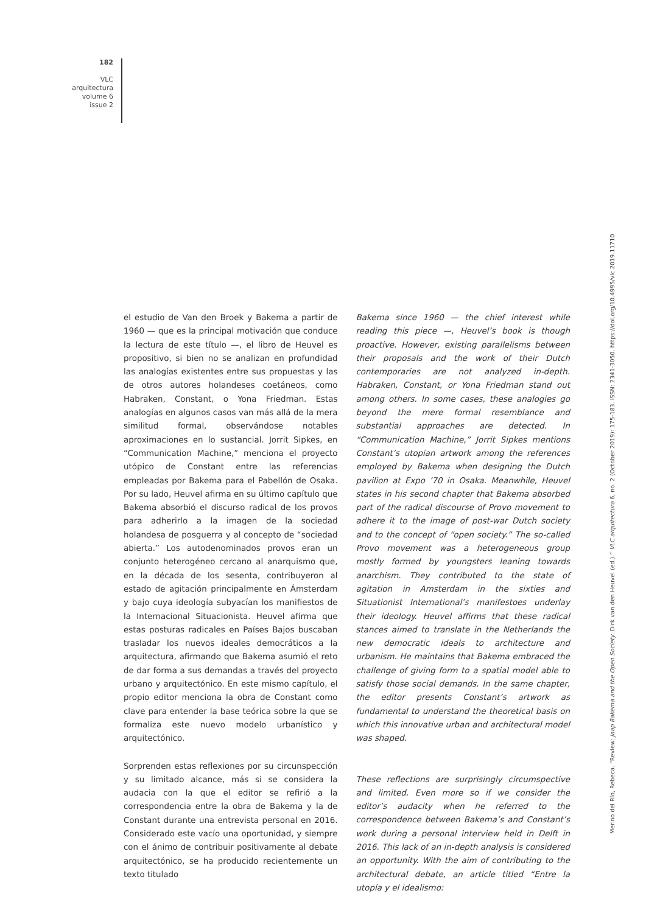182
VLC
arquitectura
volume 6
issue 2
el estudio de Van den Broek y Bakema a partir de 1960 — que es la principal motivación que conduce la lectura de este título —, el libro de Heuvel es propositivo, si bien no se analizan en profundidad las analogías existentes entre sus propuestas y las de otros autores holandeses coetáneos, como Habraken, Constant, o Yona Friedman. Estas analogías en algunos casos van más allá de la mera similitud formal, observándose notables aproximaciones en lo sustancial. Jorrit Sipkes, en “Communication Machine,” menciona el proyecto utópico de Constant entre las referencias empleadas por Bakema para el Pabellón de Osaka. Por su lado, Heuvel afirma en su último capítulo que Bakema absorbió el discurso radical de los provos para adherirlo a la imagen de la sociedad holandesa de posguerra y al concepto de “sociedad abierta.” Los autodenominados provos eran un conjunto heterogéneo cercano al anarquismo que, en la década de los sesenta, contribuyeron al estado de agitación principalmente en Ámsterdam y bajo cuya ideología subyacían los manifiestos de la Internacional Situacionista. Heuvel afirma que estas posturas radicales en Países Bajos buscaban trasladar los nuevos ideales democráticos a la arquitectura, afirmando que Bakema asumió el reto de dar forma a sus demandas a través del proyecto urbano y arquitectónico. En este mismo capítulo, el propio editor menciona la obra de Constant como clave para entender la base teórica sobre la que se formaliza este nuevo modelo urbanístico y arquitectónico.
Sorprenden estas reflexiones por su circunspección y su limitado alcance, más si se considera la audacia con la que el editor se refirió a la correspondencia entre la obra de Bakema y la de Constant durante una entrevista personal en 2016. Considerado este vacío una oportunidad, y siempre con el ánimo de contribuir positivamente al debate arquitectónico, se ha producido recientemente un texto titulado
Bakema since 1960 — the chief interest while reading this piece —, Heuvel’s book is though proactive. However, existing parallelisms between their proposals and the work of their Dutch contemporaries are not analyzed in-depth. Habraken, Constant, or Yona Friedman stand out among others. In some cases, these analogies go beyond the mere formal resemblance and substantial approaches are detected. In “Communication Machine,” Jorrit Sipkes mentions Constant’s utopian artwork among the references employed by Bakema when designing the Dutch pavilion at Expo ’70 in Osaka. Meanwhile, Heuvel states in his second chapter that Bakema absorbed part of the radical discourse of Provo movement to adhere it to the image of post-war Dutch society and to the concept of “open society.” The so-called Provo movement was a heterogeneous group mostly formed by youngsters leaning towards anarchism. They contributed to the state of agitation in Amsterdam in the sixties and Situationist International’s manifestoes underlay their ideology. Heuvel affirms that these radical stances aimed to translate in the Netherlands the new democratic ideals to architecture and urbanism. He maintains that Bakema embraced the challenge of giving form to a spatial model able to satisfy those social demands. In the same chapter, the editor presents Constant’s artwork as fundamental to understand the theoretical basis on which this innovative urban and architectural model was shaped.
These reflections are surprisingly circumspective and limited. Even more so if we consider the editor’s audacity when he referred to the correspondence between Bakema’s and Constant’s work during a personal interview held in Delft in 2016. This lack of an in-depth analysis is considered an opportunity. With the aim of contributing to the architectural debate, an article titled “Entre la utopía y el idealismo:
Merino del Río, Rebeca. “Review: Jaap Bakema and the Open Society. Dirk van den Heuvel (ed.).” VLC arquitectura 6, no. 2 (October 2019): 175-183. ISSN: 2341-3050. https://doi.org/10.4995/vlc.2019.11710